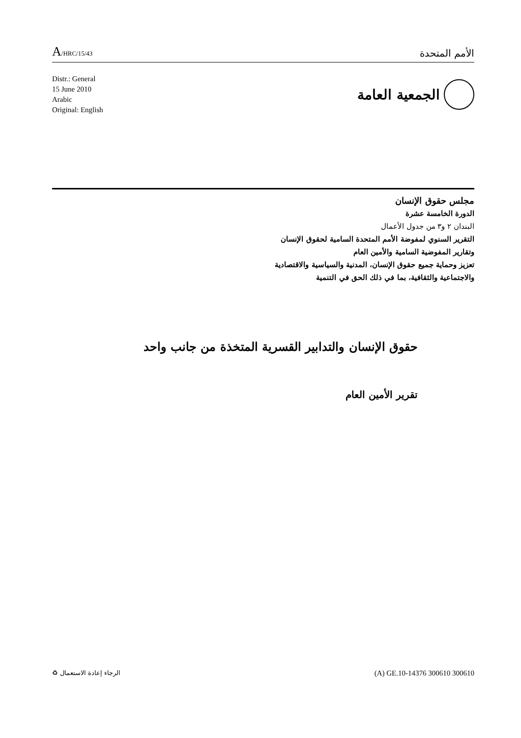A/HRC/15/43
الأمم المتحدة
Distr.: General
15 June 2010
Arabic
Original: English
الجمعية العامة
مجلس حقوق الإنسان
الدورة الخامسة عشرة
البندان ٢ و٣ من جدول الأعمال
التقرير السنوي لمفوضة الأمم المتحدة السامية لحقوق الإنسان
وتقارير المفوضية السامية والأمين العام
تعزيز وحماية جميع حقوق الإنسان، المدنية والسياسية والاقتصادية
والاجتماعية والثقافية، بما في ذلك الحق في التنمية
حقوق الإنسان والتدابير القسرية المتخذة من جانب واحد
تقرير الأمين العام
الرجاء إعادة الاستعمال ♻
(A) GE.10-14376 300610 300610